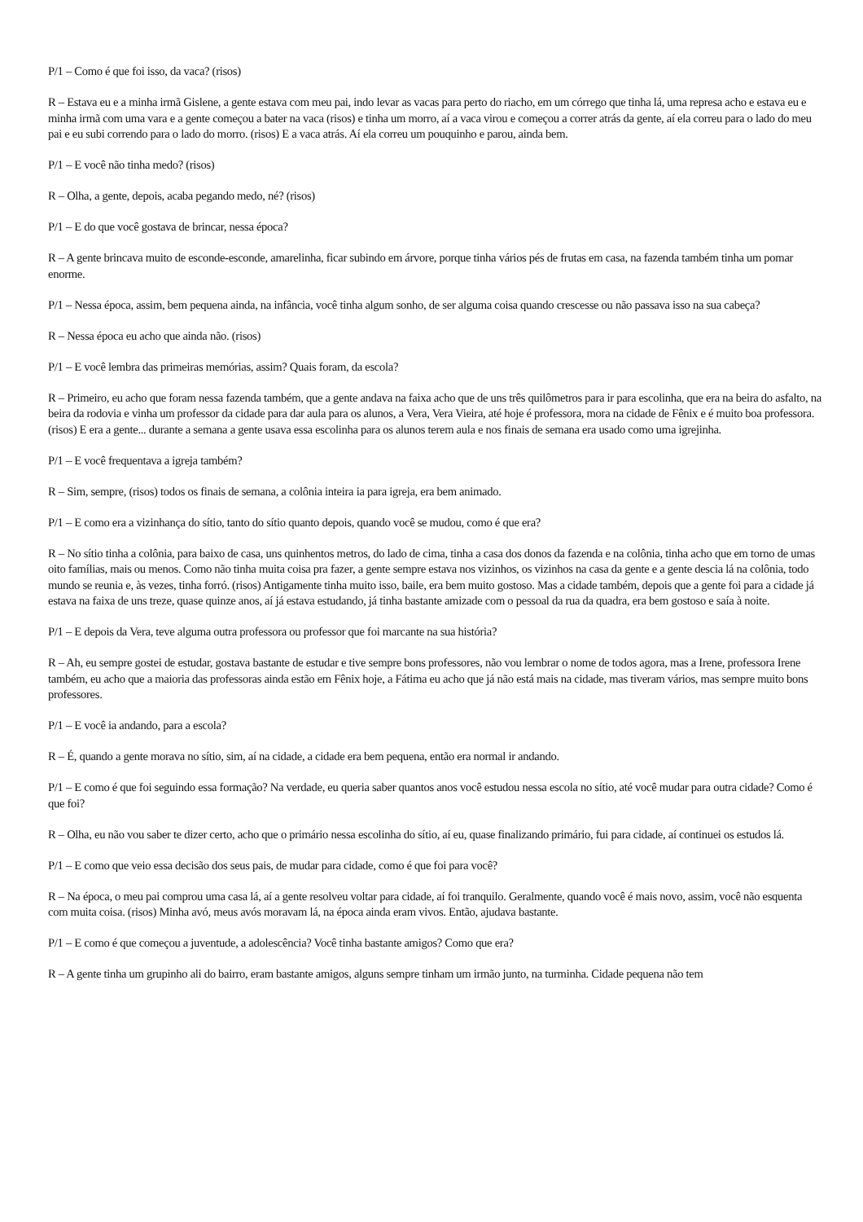P/1 – Como é que foi isso, da vaca? (risos)
R – Estava eu e a minha irmã Gislene, a gente estava com meu pai, indo levar as vacas para perto do riacho, em um córrego que tinha lá, uma represa acho e estava eu e minha irmã com uma vara e a gente começou a bater na vaca (risos) e tinha um morro, aí a vaca virou e começou a correr atrás da gente, aí ela correu para o lado do meu pai e eu subi correndo para o lado do morro. (risos) E a vaca atrás. Aí ela correu um pouquinho e parou, ainda bem.
P/1 – E você não tinha medo? (risos)
R – Olha, a gente, depois, acaba pegando medo, né? (risos)
P/1 – E do que você gostava de brincar, nessa época?
R – A gente brincava muito de esconde-esconde, amarelinha, ficar subindo em árvore, porque tinha vários pés de frutas em casa, na fazenda também tinha um pomar enorme.
P/1 – Nessa época, assim, bem pequena ainda, na infância, você tinha algum sonho, de ser alguma coisa quando crescesse ou não passava isso na sua cabeça?
R – Nessa época eu acho que ainda não. (risos)
P/1 – E você lembra das primeiras memórias, assim? Quais foram, da escola?
R – Primeiro, eu acho que foram nessa fazenda também, que a gente andava na faixa acho que de uns três quilômetros para ir para escolinha, que era na beira do asfalto, na beira da rodovia e vinha um professor da cidade para dar aula para os alunos, a Vera, Vera Vieira, até hoje é professora, mora na cidade de Fênix e é muito boa professora. (risos) E era a gente... durante a semana a gente usava essa escolinha para os alunos terem aula e nos finais de semana era usado como uma igrejinha.
P/1 – E você frequentava a igreja também?
R – Sim, sempre, (risos) todos os finais de semana, a colônia inteira ia para igreja, era bem animado.
P/1 – E como era a vizinhança do sítio, tanto do sítio quanto depois, quando você se mudou, como é que era?
R – No sítio tinha a colônia, para baixo de casa, uns quinhentos metros, do lado de cima, tinha a casa dos donos da fazenda e na colônia, tinha acho que em torno de umas oito famílias, mais ou menos. Como não tinha muita coisa pra fazer, a gente sempre estava nos vizinhos, os vizinhos na casa da gente e a gente descia lá na colônia, todo mundo se reunia e, às vezes, tinha forró. (risos) Antigamente tinha muito isso, baile, era bem muito gostoso. Mas a cidade também, depois que a gente foi para a cidade já estava na faixa de uns treze, quase quinze anos, aí já estava estudando, já tinha bastante amizade com o pessoal da rua da quadra, era bem gostoso e saía à noite.
P/1 – E depois da Vera, teve alguma outra professora ou professor que foi marcante na sua história?
R – Ah, eu sempre gostei de estudar, gostava bastante de estudar e tive sempre bons professores, não vou lembrar o nome de todos agora, mas a Irene, professora Irene também, eu acho que a maioria das professoras ainda estão em Fênix hoje, a Fátima eu acho que já não está mais na cidade, mas tiveram vários, mas sempre muito bons professores.
P/1 – E você ia andando, para a escola?
R – É, quando a gente morava no sítio, sim, aí na cidade, a cidade era bem pequena, então era normal ir andando.
P/1 – E como é que foi seguindo essa formação? Na verdade, eu queria saber quantos anos você estudou nessa escola no sítio, até você mudar para outra cidade? Como é que foi?
R – Olha, eu não vou saber te dizer certo, acho que o primário nessa escolinha do sítio, aí eu, quase finalizando primário, fui para cidade, aí continuei os estudos lá.
P/1 – E como que veio essa decisão dos seus pais, de mudar para cidade, como é que foi para você?
R – Na época, o meu pai comprou uma casa lá, aí a gente resolveu voltar para cidade, aí foi tranquilo. Geralmente, quando você é mais novo, assim, você não esquenta com muita coisa. (risos) Minha avó, meus avós moravam lá, na época ainda eram vivos. Então, ajudava bastante.
P/1 – E como é que começou a juventude, a adolescência? Você tinha bastante amigos? Como que era?
R – A gente tinha um grupinho ali do bairro, eram bastante amigos, alguns sempre tinham um irmão junto, na turminha. Cidade pequena não tem